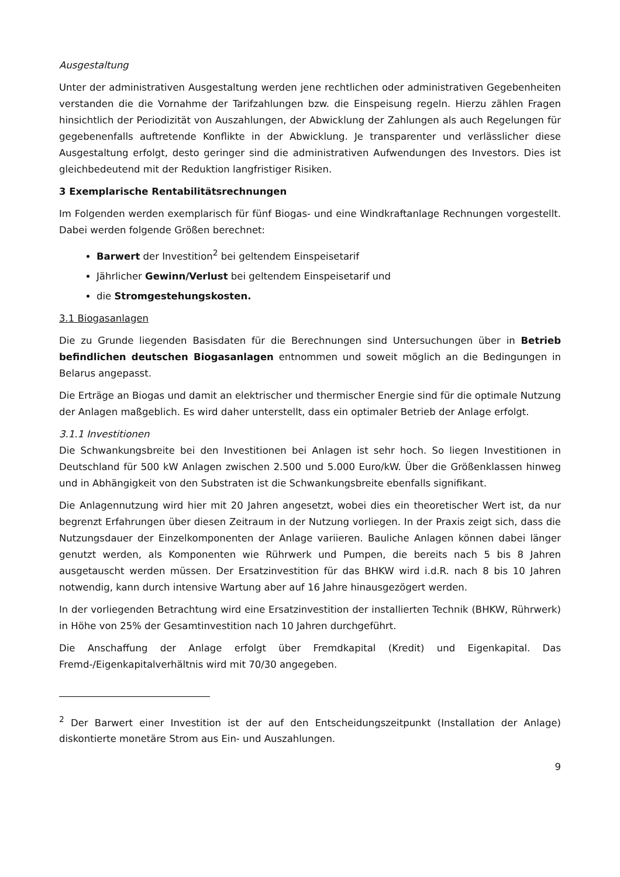Ausgestaltung
Unter der administrativen Ausgestaltung werden jene rechtlichen oder administrativen Gegebenheiten verstanden die die Vornahme der Tarifzahlungen bzw. die Einspeisung regeln. Hierzu zählen Fragen hinsichtlich der Periodizität von Auszahlungen, der Abwicklung der Zahlungen als auch Regelungen für gegebenenfalls auftretende Konflikte in der Abwicklung. Je transparenter und verlässlicher diese Ausgestaltung erfolgt, desto geringer sind die administrativen Aufwendungen des Investors. Dies ist gleichbedeutend mit der Reduktion langfristiger Risiken.
3 Exemplarische Rentabilitätsrechnungen
Im Folgenden werden exemplarisch für fünf Biogas- und eine Windkraftanlage Rechnungen vorgestellt. Dabei werden folgende Größen berechnet:
Barwert der Investition<sup>2</sup> bei geltendem Einspeisetarif
Jährlicher Gewinn/Verlust bei geltendem Einspeisetarif und
die Stromgestehungskosten.
3.1 Biogasanlagen
Die zu Grunde liegenden Basisdaten für die Berechnungen sind Untersuchungen über in Betrieb befindlichen deutschen Biogasanlagen entnommen und soweit möglich an die Bedingungen in Belarus angepasst.
Die Erträge an Biogas und damit an elektrischer und thermischer Energie sind für die optimale Nutzung der Anlagen maßgeblich. Es wird daher unterstellt, dass ein optimaler Betrieb der Anlage erfolgt.
3.1.1 Investitionen
Die Schwankungsbreite bei den Investitionen bei Anlagen ist sehr hoch. So liegen Investitionen in Deutschland für 500 kW Anlagen zwischen 2.500 und 5.000 Euro/kW. Über die Größenklassen hinweg und in Abhängigkeit von den Substraten ist die Schwankungsbreite ebenfalls signifikant.
Die Anlagennutzung wird hier mit 20 Jahren angesetzt, wobei dies ein theoretischer Wert ist, da nur begrenzt Erfahrungen über diesen Zeitraum in der Nutzung vorliegen. In der Praxis zeigt sich, dass die Nutzungsdauer der Einzelkomponenten der Anlage variieren. Bauliche Anlagen können dabei länger genutzt werden, als Komponenten wie Rührwerk und Pumpen, die bereits nach 5 bis 8 Jahren ausgetauscht werden müssen. Der Ersatzinvestition für das BHKW wird i.d.R. nach 8 bis 10 Jahren notwendig, kann durch intensive Wartung aber auf 16 Jahre hinausgezögert werden.
In der vorliegenden Betrachtung wird eine Ersatzinvestition der installierten Technik (BHKW, Rührwerk) in Höhe von 25% der Gesamtinvestition nach 10 Jahren durchgeführt.
Die Anschaffung der Anlage erfolgt über Fremdkapital (Kredit) und Eigenkapital. Das Fremd-/Eigenkapitalverhältnis wird mit 70/30 angegeben.
<sup>2</sup> Der Barwert einer Investition ist der auf den Entscheidungszeitpunkt (Installation der Anlage) diskontierte monetäre Strom aus Ein- und Auszahlungen.
9